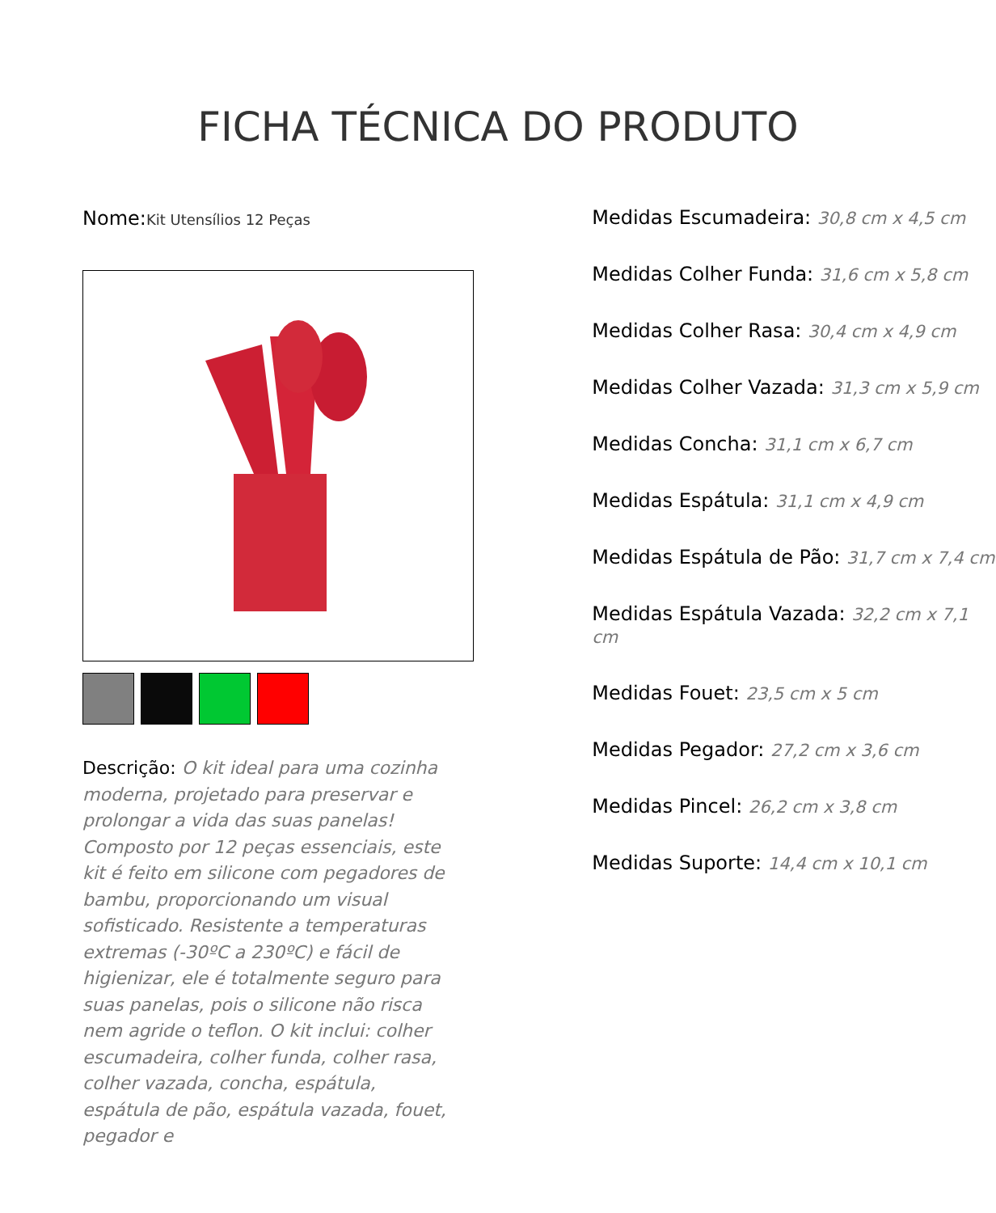FICHA TÉCNICA DO PRODUTO
Nome:Kit Utensílios 12 Peças
Descrição: O kit ideal para uma cozinha moderna, projetado para preservar e prolongar a vida das suas panelas! Composto por 12 peças essenciais, este kit é feito em silicone com pegadores de bambu, proporcionando um visual sofisticado. Resistente a temperaturas extremas (-30ºC a 230ºC) e fácil de higienizar, ele é totalmente seguro para suas panelas, pois o silicone não risca nem agride o teflon. O kit inclui: colher escumadeira, colher funda, colher rasa, colher vazada, concha, espátula, espátula de pão, espátula vazada, fouet, pegador e
Medidas Escumadeira: 30,8 cm x 4,5 cm
Medidas Colher Funda: 31,6 cm x 5,8 cm
Medidas Colher Rasa: 30,4 cm x 4,9 cm
Medidas Colher Vazada: 31,3 cm x 5,9 cm
Medidas Concha: 31,1 cm x 6,7 cm
Medidas Espátula: 31,1 cm x 4,9 cm
Medidas Espátula de Pão: 31,7 cm x 7,4 cm
Medidas Espátula Vazada: 32,2 cm x 7,1 cm
Medidas Fouet: 23,5 cm x 5 cm
Medidas Pegador: 27,2 cm x 3,6 cm
Medidas Pincel: 26,2 cm x 3,8 cm
Medidas Suporte: 14,4 cm x 10,1 cm